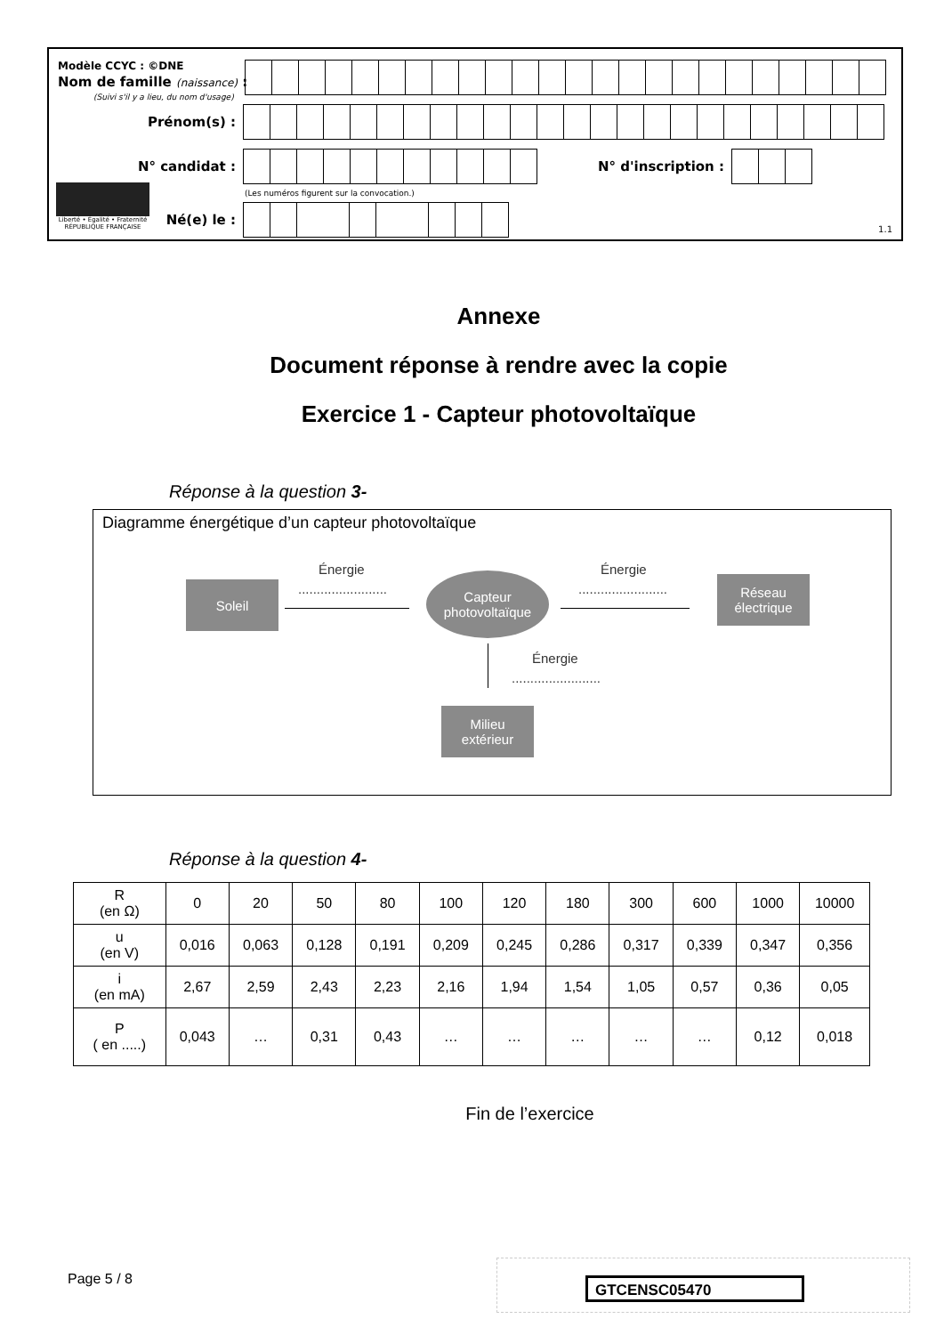Modèle CCYC : ©DNE
Nom de famille (naissance) :
(Suivi s'il y a lieu, du nom d'usage)
Prénom(s) :
N° candidat : N° d'inscription :
(Les numéros figurent sur la convocation.)
Liberté • Égalité • Fraternité
RÉPUBLIQUE FRANÇAISE
Né(e) le :
1.1
Annexe
Document réponse à rendre avec la copie
Exercice 1 - Capteur photovoltaïque
Réponse à la question 3-
Diagramme énergétique d’un capteur photovoltaïque
Soleil
Énergie
........................
Capteur
photovoltaïque
Énergie
........................
Réseau
électrique
Énergie
........................
Milieu
extérieur
Réponse à la question 4-
| R (en Ω) | 0 | 20 | 50 | 80 | 100 | 120 | 180 | 300 | 600 | 1000 | 10000 |
| u (en V) | 0,016 | 0,063 | 0,128 | 0,191 | 0,209 | 0,245 | 0,286 | 0,317 | 0,339 | 0,347 | 0,356 |
| i (en mA) | 2,67 | 2,59 | 2,43 | 2,23 | 2,16 | 1,94 | 1,54 | 1,05 | 0,57 | 0,36 | 0,05 |
| P ( en .....) | 0,043 | … | 0,31 | 0,43 | … | … | … | … | … | 0,12 | 0,018 |
Fin de l’exercice
Page 5 / 8 GTCENSC05470